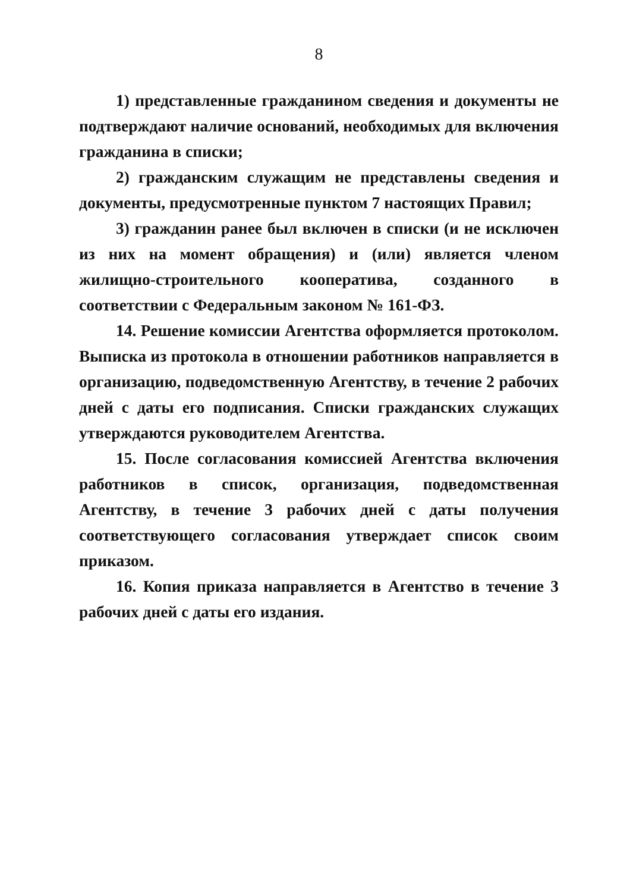8
1) представленные гражданином сведения и документы не подтверждают наличие оснований, необходимых для включения гражданина в списки;
2) гражданским служащим не представлены сведения и документы, предусмотренные пунктом 7 настоящих Правил;
3) гражданин ранее был включен в списки (и не исключен из них на момент обращения) и (или) является членом жилищно-строительного кооператива, созданного в соответствии с Федеральным законом № 161-ФЗ.
14. Решение комиссии Агентства оформляется протоколом. Выписка из протокола в отношении работников направляется в организацию, подведомственную Агентству, в течение 2 рабочих дней с даты его подписания. Списки гражданских служащих утверждаются руководителем Агентства.
15. После согласования комиссией Агентства включения работников в список, организация, подведомственная Агентству, в течение 3 рабочих дней с даты получения соответствующего согласования утверждает список своим приказом.
16. Копия приказа направляется в Агентство в течение 3 рабочих дней с даты его издания.